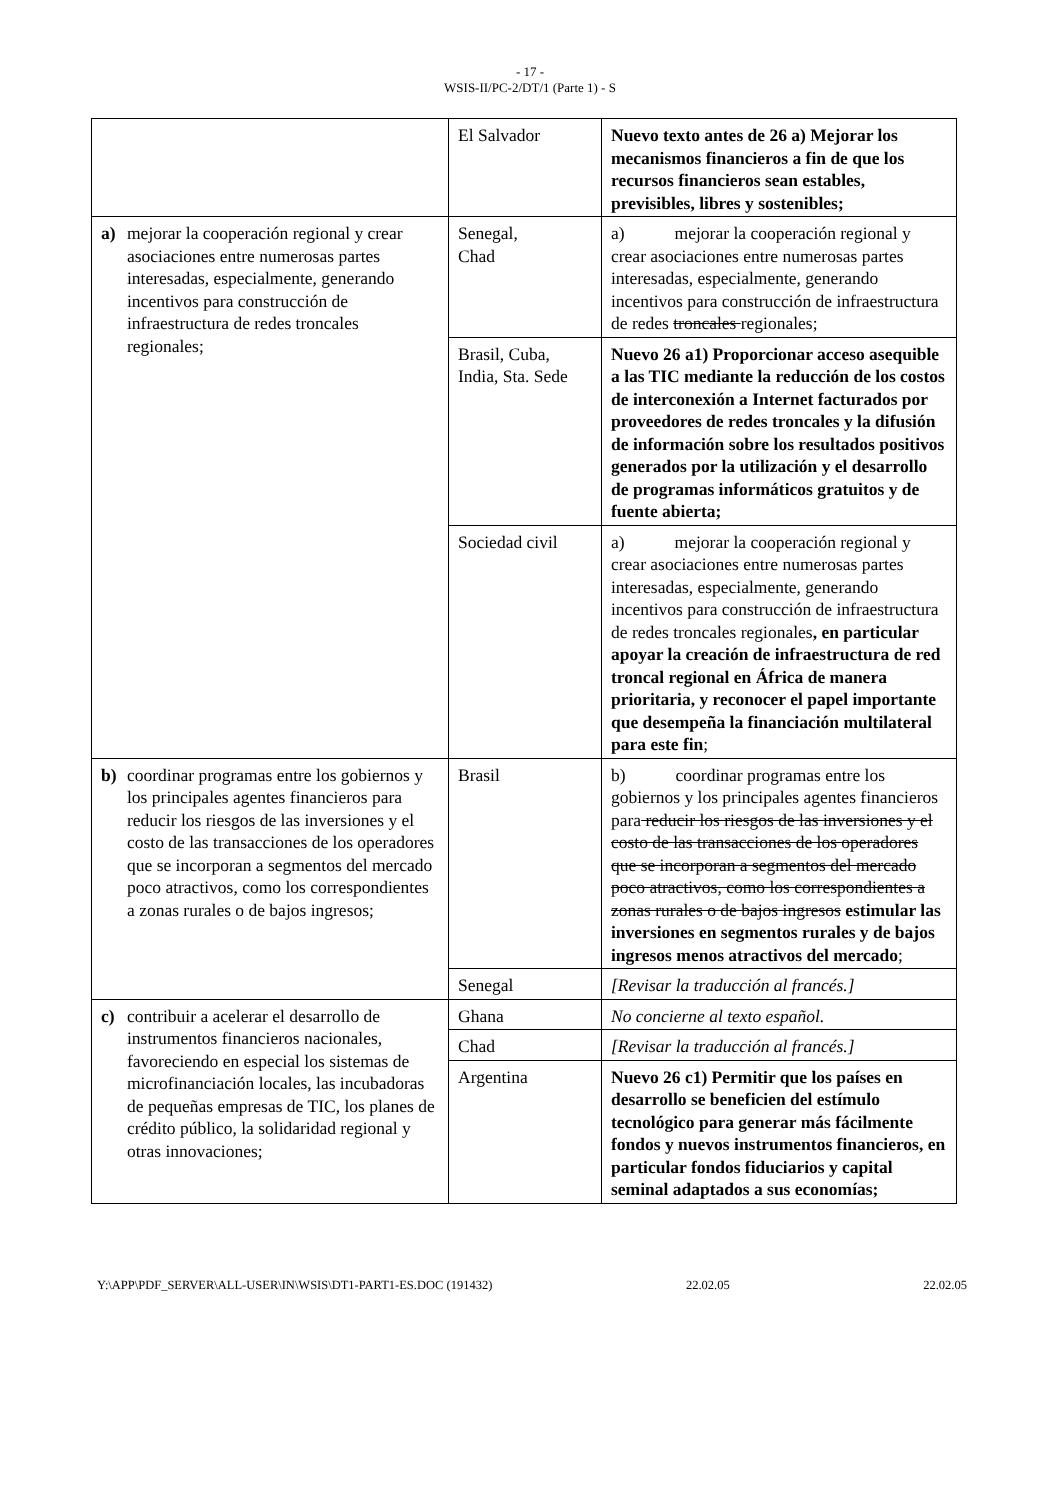- 17 -
WSIS-II/PC-2/DT/1 (Parte 1) - S
| | El Salvador | Nuevo texto antes de 26 a) Mejorar los mecanismos financieros a fin de que los recursos financieros sean estables, previsibles, libres y sostenibles; |
| a) mejorar la cooperación regional y crear asociaciones entre numerosas partes interesadas, especialmente, generando incentivos para construcción de infraestructura de redes troncales regionales; | Senegal, Chad | a) mejorar la cooperación regional y crear asociaciones entre numerosas partes interesadas, especialmente, generando incentivos para construcción de infraestructura de redes troncales regionales; |
| | Brasil, Cuba, India, Sta. Sede | Nuevo 26 a1) Proporcionar acceso asequible a las TIC mediante la reducción de los costos de interconexión a Internet facturados por proveedores de redes troncales y la difusión de información sobre los resultados positivos generados por la utilización y el desarrollo de programas informáticos gratuitos y de fuente abierta; |
| | Sociedad civil | a) mejorar la cooperación regional y crear asociaciones entre numerosas partes interesadas, especialmente, generando incentivos para construcción de infraestructura de redes troncales regionales , en particular apoyar la creación de infraestructura de red troncal regional en África de manera prioritaria, y reconocer el papel importante que desempeña la financiación multilateral para este fin ; |
| b) coordinar programas entre los gobiernos y los principales agentes financieros para reducir los riesgos de las inversiones y el costo de las transacciones de los operadores que se incorporan a segmentos del mercado poco atractivos, como los correspondientes a zonas rurales o de bajos ingresos; | Brasil | b) coordinar programas entre los gobiernos y los principales agentes financieros para reducir los riesgos de las inversiones y el costo de las transacciones de los operadores que se incorporan a segmentos del mercado poco atractivos, como los correspondientes a zonas rurales o de bajos ingresos estimular las inversiones en segmentos rurales y de bajos ingresos menos atractivos del mercado ; |
| | Senegal | [Revisar la traducción al francés.] |
| c) contribuir a acelerar el desarrollo de instrumentos financieros nacionales, favoreciendo en especial los sistemas de microfinanciación locales, las incubadoras de pequeñas empresas de TIC, los planes de crédito público, la solidaridad regional y otras innovaciones; | Ghana | No concierne al texto español. |
| | Chad | [Revisar la traducción al francés.] |
| | Argentina | Nuevo 26 c1) Permitir que los países en desarrollo se beneficien del estímulo tecnológico para generar más fácilmente fondos y nuevos instrumentos financieros, en particular fondos fiduciarios y capital seminal adaptados a sus economías; |
Y:\APP\PDF_SERVER\ALL-USER\IN\WSIS\DT1-PART1-ES.DOC (191432) 22.02.05 22.02.05